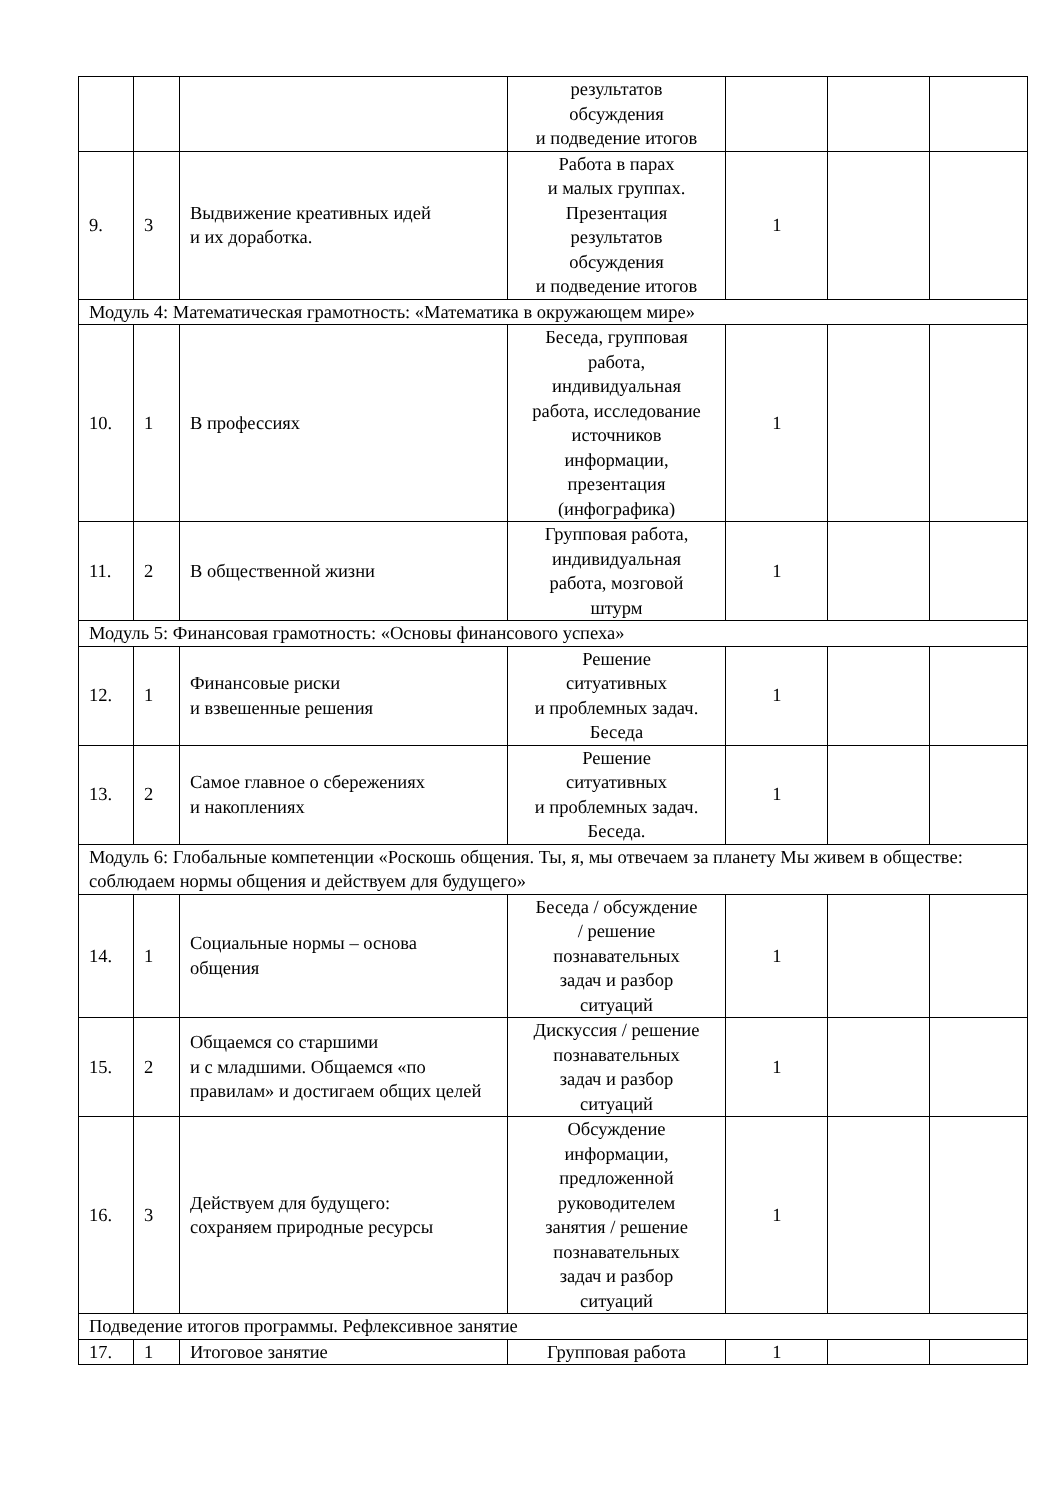| | | | результатов обсуждения и подведение итогов | | | |
| 9. | 3 | Выдвижение креативных идей и их доработка. | Работа в парах и малых группах. Презентация результатов обсуждения и подведение итогов | 1 | | |
| Модуль 4: Математическая грамотность: «Математика в окружающем мире» | | | | | | |
| 10. | 1 | В профессиях | Беседа, групповая работа, индивидуальная работа, исследование источников информации, презентация (инфографика) | 1 | | |
| 11. | 2 | В общественной жизни | Групповая работа, индивидуальная работа, мозговой штурм | 1 | | |
| Модуль 5: Финансовая грамотность: «Основы финансового успеха» | | | | | | |
| 12. | 1 | Финансовые риски и взвешенные решения | Решение ситуативных и проблемных задач. Беседа | 1 | | |
| 13. | 2 | Самое главное о сбережениях и накоплениях | Решение ситуативных и проблемных задач. Беседа. | 1 | | |
| Модуль 6: Глобальные компетенции «Роскошь общения. Ты, я, мы отвечаем за планету Мы живем в обществе: соблюдаем нормы общения и действуем для будущего» | | | | | | |
| 14. | 1 | Социальные нормы – основа общения | Беседа / обсуждение / решение познавательных задач и разбор ситуаций | 1 | | |
| 15. | 2 | Общаемся со старшими и с младшими. Общаемся «по правилам» и достигаем общих целей | Дискуссия / решение познавательных задач и разбор ситуаций | 1 | | |
| 16. | 3 | Действуем для будущего: сохраняем природные ресурсы | Обсуждение информации, предложенной руководителем занятия / решение познавательных задач и разбор ситуаций | 1 | | |
| Подведение итогов программы. Рефлексивное занятие | | | | | | |
| 17. | 1 | Итоговое занятие | Групповая работа | 1 | | |